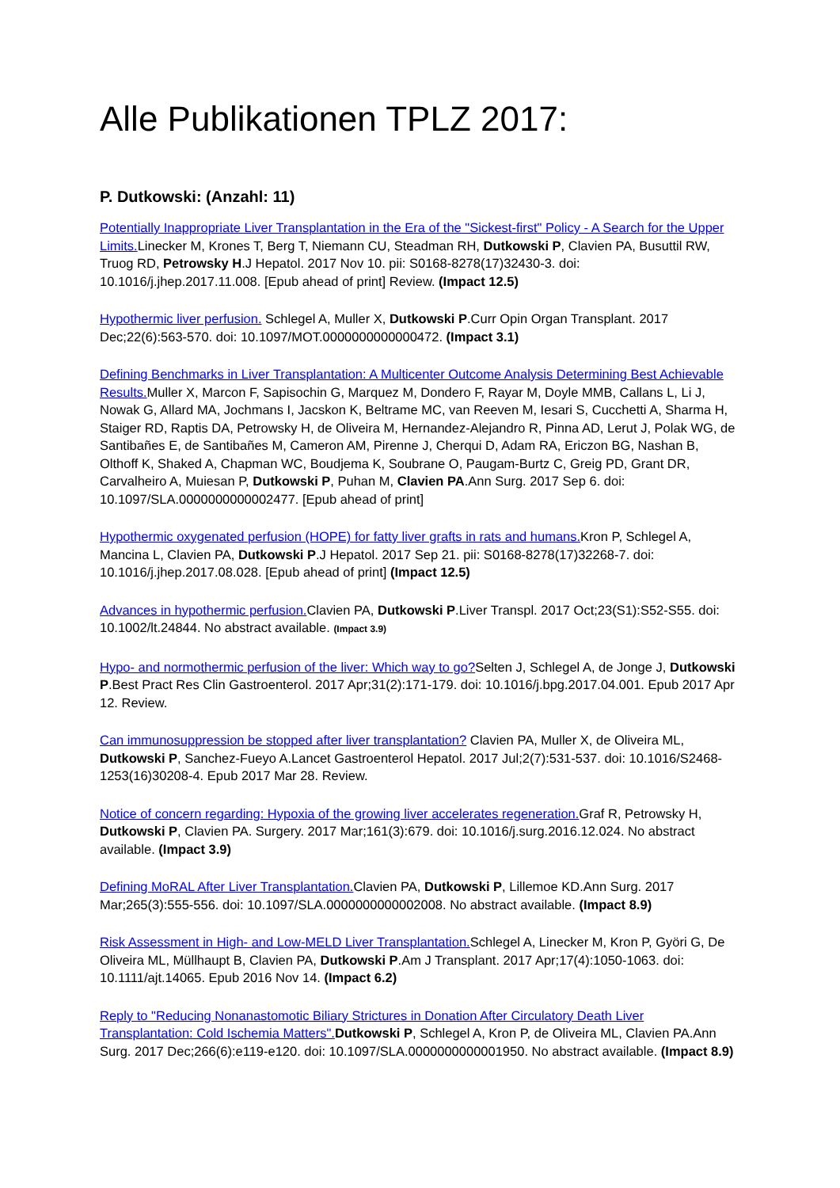Alle Publikationen TPLZ 2017:
P. Dutkowski: (Anzahl: 11)
Potentially Inappropriate Liver Transplantation in the Era of the "Sickest-first" Policy - A Search for the Upper Limits. Linecker M, Krones T, Berg T, Niemann CU, Steadman RH, Dutkowski P, Clavien PA, Busuttil RW, Truog RD, Petrowsky H.J Hepatol. 2017 Nov 10. pii: S0168-8278(17)32430-3. doi: 10.1016/j.jhep.2017.11.008. [Epub ahead of print] Review. (Impact 12.5)
Hypothermic liver perfusion. Schlegel A, Muller X, Dutkowski P.Curr Opin Organ Transplant. 2017 Dec;22(6):563-570. doi: 10.1097/MOT.0000000000000472. (Impact 3.1)
Defining Benchmarks in Liver Transplantation: A Multicenter Outcome Analysis Determining Best Achievable Results. Muller X, Marcon F, Sapisochin G, Marquez M, Dondero F, Rayar M, Doyle MMB, Callans L, Li J, Nowak G, Allard MA, Jochmans I, Jacskon K, Beltrame MC, van Reeven M, Iesari S, Cucchetti A, Sharma H, Staiger RD, Raptis DA, Petrowsky H, de Oliveira M, Hernandez-Alejandro R, Pinna AD, Lerut J, Polak WG, de Santibañes E, de Santibañes M, Cameron AM, Pirenne J, Cherqui D, Adam RA, Ericzon BG, Nashan B, Olthoff K, Shaked A, Chapman WC, Boudjema K, Soubrane O, Paugam-Burtz C, Greig PD, Grant DR, Carvalheiro A, Muiesan P, Dutkowski P, Puhan M, Clavien PA.Ann Surg. 2017 Sep 6. doi: 10.1097/SLA.0000000000002477. [Epub ahead of print]
Hypothermic oxygenated perfusion (HOPE) for fatty liver grafts in rats and humans. Kron P, Schlegel A, Mancina L, Clavien PA, Dutkowski P.J Hepatol. 2017 Sep 21. pii: S0168-8278(17)32268-7. doi: 10.1016/j.jhep.2017.08.028. [Epub ahead of print] (Impact 12.5)
Advances in hypothermic perfusion. Clavien PA, Dutkowski P.Liver Transpl. 2017 Oct;23(S1):S52-S55. doi: 10.1002/lt.24844. No abstract available. (Impact 3.9)
Hypo- and normothermic perfusion of the liver: Which way to go?Selten J, Schlegel A, de Jonge J, Dutkowski P.Best Pract Res Clin Gastroenterol. 2017 Apr;31(2):171-179. doi: 10.1016/j.bpg.2017.04.001. Epub 2017 Apr 12. Review.
Can immunosuppression be stopped after liver transplantation? Clavien PA, Muller X, de Oliveira ML, Dutkowski P, Sanchez-Fueyo A.Lancet Gastroenterol Hepatol. 2017 Jul;2(7):531-537. doi: 10.1016/S2468-1253(16)30208-4. Epub 2017 Mar 28. Review.
Notice of concern regarding: Hypoxia of the growing liver accelerates regeneration. Graf R, Petrowsky H, Dutkowski P, Clavien PA. Surgery. 2017 Mar;161(3):679. doi: 10.1016/j.surg.2016.12.024. No abstract available. (Impact 3.9)
Defining MoRAL After Liver Transplantation. Clavien PA, Dutkowski P, Lillemoe KD.Ann Surg. 2017 Mar;265(3):555-556. doi: 10.1097/SLA.0000000000002008. No abstract available. (Impact 8.9)
Risk Assessment in High- and Low-MELD Liver Transplantation. Schlegel A, Linecker M, Kron P, Györi G, De Oliveira ML, Müllhaupt B, Clavien PA, Dutkowski P.Am J Transplant. 2017 Apr;17(4):1050-1063. doi: 10.1111/ajt.14065. Epub 2016 Nov 14. (Impact 6.2)
Reply to "Reducing Nonanastomotic Biliary Strictures in Donation After Circulatory Death Liver Transplantation: Cold Ischemia Matters". Dutkowski P, Schlegel A, Kron P, de Oliveira ML, Clavien PA.Ann Surg. 2017 Dec;266(6):e119-e120. doi: 10.1097/SLA.0000000000001950. No abstract available. (Impact 8.9)